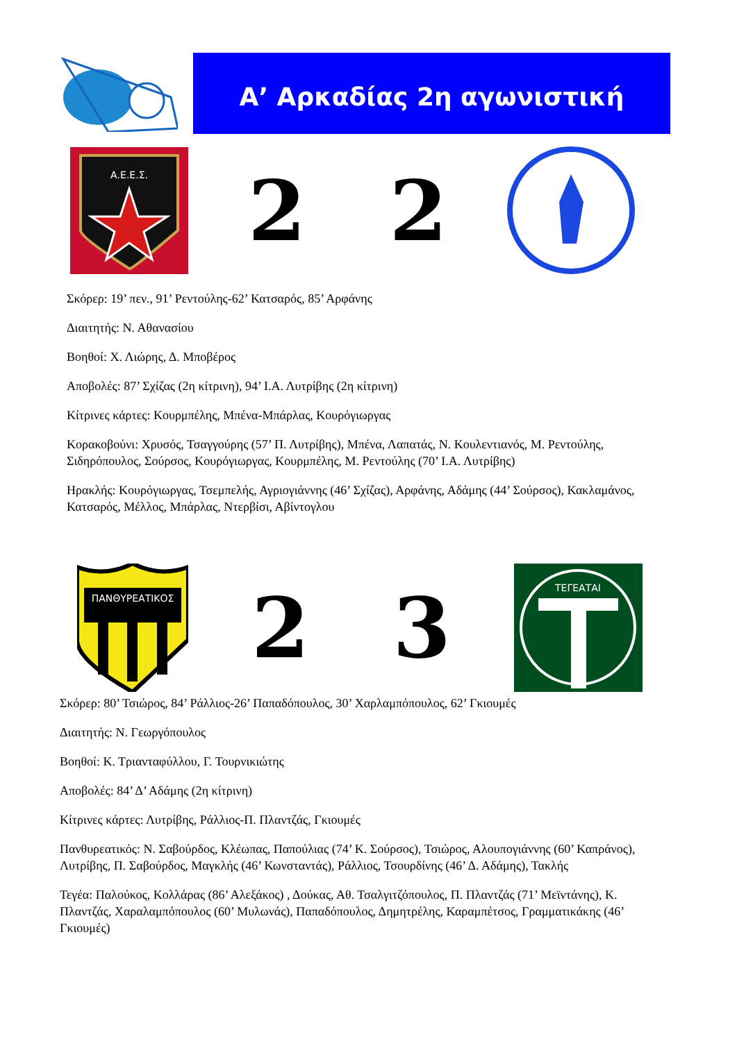Α’ Αρκαδίας 2η αγωνιστική
Α.Ε.Ε.Σ.
2 2
Σκόρερ: 19’ πεν., 91’ Ρεντούλης-62’ Κατσαρός, 85’ Αρφάνης
Διαιτητής: Ν. Αθανασίου
Βοηθοί: Χ. Λιώρης, Δ. Μποβέρος
Αποβολές: 87’ Σχίζας (2η κίτρινη), 94’ Ι.Α. Λυτρίβης (2η κίτρινη)
Κίτρινες κάρτες: Κουρμπέλης, Μπένα-Μπάρλας, Κουρόγιωργας
Κορακοβούνι: Χρυσός, Τσαγγούρης (57’ Π. Λυτρίβης), Μπένα, Λαπατάς, Ν. Κουλεντιανός, Μ. Ρεντούλης, Σιδηρόπουλος, Σούρσος, Κουρόγιωργας, Κουρμπέλης, Μ. Ρεντούλης (70’ Ι.Α. Λυτρίβης)
Ηρακλής: Κουρόγιωργας, Τσεμπελής, Αγριογιάννης (46’ Σχίζας), Αρφάνης, Αδάμης (44’ Σούρσος), Κακλαμάνος, Κατσαρός, Μέλλος, Μπάρλας, Ντερβίσι, Αβίντογλου
ΠΑΝΘΥΡΕΑΤΙΚΟΣ
2 3
ΤΕΓΕΑΤΑΙ
Σκόρερ: 80’ Τσιώρος, 84’ Ράλλιος-26’ Παπαδόπουλος, 30’ Χαρλαμπόπουλος, 62’ Γκιουμές
Διαιτητής: Ν. Γεωργόπουλος
Βοηθοί: Κ. Τριανταφύλλου, Γ. Τουρνικιώτης
Αποβολές: 84’ Δ’ Αδάμης (2η κίτρινη)
Κίτρινες κάρτες: Λυτρίβης, Ράλλιος-Π. Πλαντζάς, Γκιουμές
Πανθυρεατικός: Ν. Σαβούρδος, Κλέωπας, Παπούλιας (74’ Κ. Σούρσος), Τσιώρος, Αλουπογιάννης (60’ Καπράνος), Λυτρίβης, Π. Σαβούρδος, Μαγκλής (46’ Κωνσταντάς), Ράλλιος, Τσουρδίνης (46’ Δ. Αδάμης), Τακλής
Τεγέα: Παλούκος, Κολλάρας (86’ Αλεξάκος) , Δούκας, Αθ. Τσαλγιτζόπουλος, Π. Πλαντζάς (71’ Μεϊντάνης), Κ. Πλαντζάς, Χαραλαμπόπουλος (60’ Μυλωνάς), Παπαδόπουλος, Δημητρέλης, Καραμπέτσος, Γραμματικάκης (46’ Γκιουμές)